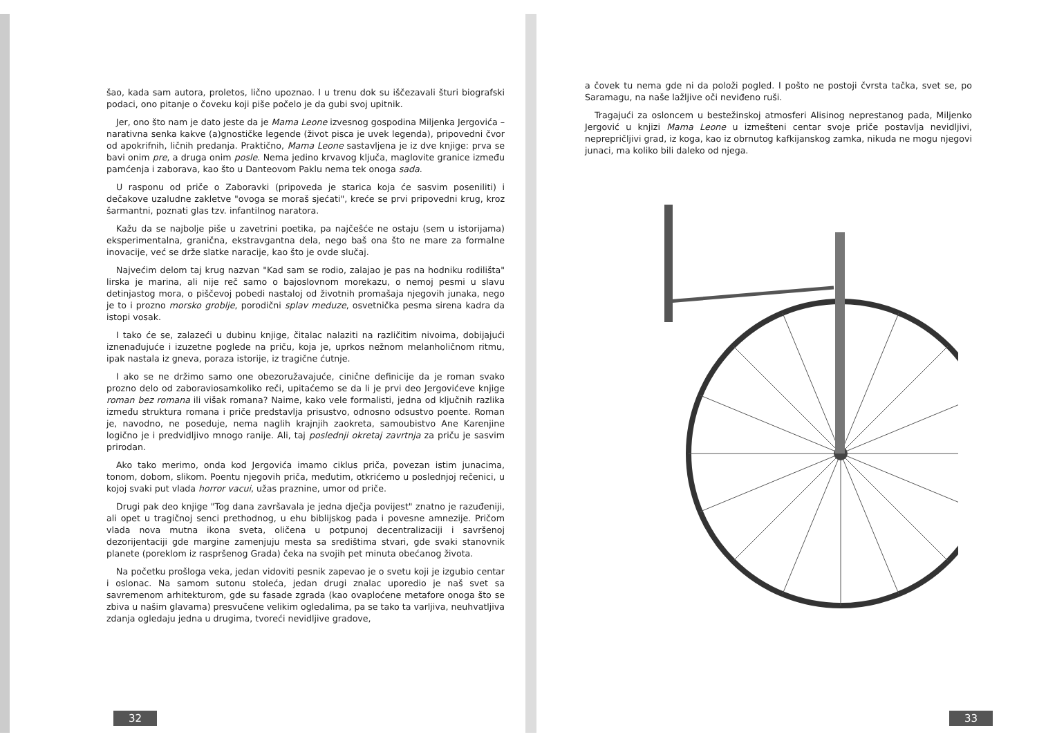šao, kada sam autora, proletos, lično upoznao. I u trenu dok su iščezavali šturi biografski podaci, ono pitanje o čoveku koji piše počelo je da gubi svoj upitnik.
Jer, ono što nam je dato jeste da je Mama Leone izvesnog gospodina Miljenka Jergovića – narativna senka kakve (a)gnostičke legende (život pisca je uvek legenda), pripovedni čvor od apokrifnih, ličnih predanja. Praktično, Mama Leone sastavljena je iz dve knjige: prva se bavi onim pre, a druga onim posle. Nema jedino krvavog ključa, maglovite granice između pamćenja i zaborava, kao što u Danteovom Paklu nema tek onoga sada.
U rasponu od priče o Zaboravki (pripoveda je starica koja će sasvim poseniliti) i dečakove uzaludne zakletve "ovoga se moraš sjećati", kreće se prvi pripovedni krug, kroz šarmantni, poznati glas tzv. infantilnog naratora.
Kažu da se najbolje piše u zavetrini poetika, pa najčešće ne ostaju (sem u istorijama) eksperimentalna, granična, ekstravgantna dela, nego baš ona što ne mare za formalne inovacije, već se drže slatke naracije, kao što je ovde slučaj.
Najvećim delom taj krug nazvan "Kad sam se rodio, zalajao je pas na hodniku rodilišta" lirska je marina, ali nije reč samo o bajoslovnom morekazu, o nemoj pesmi u slavu detinjastog mora, o piščevoj pobedi nastaloj od životnih promašaja njegovih junaka, nego je to i prozno morsko groblje, porodični splav meduze, osvetnička pesma sirena kadra da istopi vosak.
I tako će se, zalazeći u dubinu knjige, čitalac nalaziti na različitim nivoima, dobijajući iznenađujuće i izuzetne poglede na priču, koja je, uprkos nežnom melanholičnom ritmu, ipak nastala iz gneva, poraza istorije, iz tragične ćutnje.
I ako se ne držimo samo one obezoružavajuće, cinične definicije da je roman svako prozno delo od zaboraviosamkoliko reči, upitaćemo se da li je prvi deo Jergovićeve knjige roman bez romana ili višak romana? Naime, kako vele formalisti, jedna od ključnih razlika između struktura romana i priče predstavlja prisustvo, odnosno odsustvo poente. Roman je, navodno, ne poseduje, nema naglih krajnjih zaokreta, samoubistvo Ane Karenjine logično je i predvidljivo mnogo ranije. Ali, taj poslednji okretaj zavrtnja za priču je sasvim prirodan.
Ako tako merimo, onda kod Jergovića imamo ciklus priča, povezan istim junacima, tonom, dobom, slikom. Poentu njegovih priča, međutim, otkrićemo u poslednjoj rečenici, u kojoj svaki put vlada horror vacui, užas praznine, umor od priče.
Drugi pak deo knjige "Tog dana završavala je jedna dječja povijest" znatno je razuđeniji, ali opet u tragičnoj senci prethodnog, u ehu biblijskog pada i povesne amnezije. Pričom vlada nova mutna ikona sveta, oličena u potpunoj decentralizaciji i savršenoj dezorijentaciji gde margine zamenjuju mesta sa središtima stvari, gde svaki stanovnik planete (poreklom iz raspršenog Grada) čeka na svojih pet minuta obećanog života.
Na početku prošloga veka, jedan vidoviti pesnik zapevao je o svetu koji je izgubio centar i oslonac. Na samom sutonu stoleća, jedan drugi znalac uporedio je naš svet sa savremenom arhitekturom, gde su fasade zgrada (kao ovaploćene metafore onoga što se zbiva u našim glavama) presvučene velikim ogledalima, pa se tako ta varljiva, neuhvatljiva zdanja ogledaju jedna u drugima, tvoreći nevidljive gradove,
32
a čovek tu nema gde ni da položi pogled. I pošto ne postoji čvrsta tačka, svet se, po Saramagu, na naše lažljive oči neviđeno ruši.
Tragajući za osloncem u bestežinskoj atmosferi Alisinog neprestanog pada, Miljenko Jergović u knjizi Mama Leone u izmešteni centar svoje priče postavlja nevidljivi, neprepričljivi grad, iz koga, kao iz obrnutog kafkijanskog zamka, nikuda ne mogu njegovi junaci, ma koliko bili daleko od njega.
33